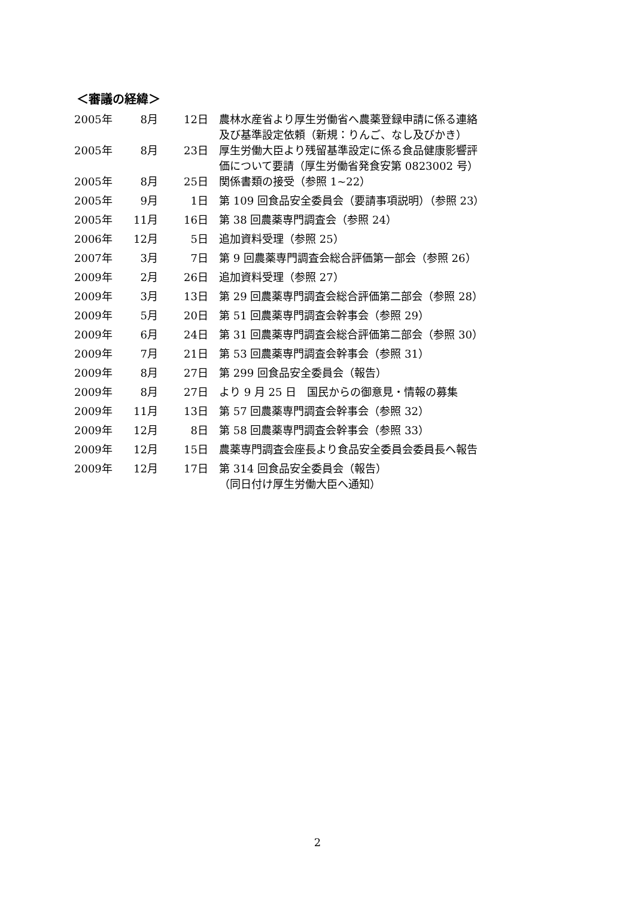＜審議の経緯＞
| 2005年 | 8月 | 12日 | 農林水産省より厚生労働省へ農薬登録申請に係る連絡 及び基準設定依頼（新規：りんご、なし及びかき） |
| 2005年 | 8月 | 23日 | 厚生労働大臣より残留基準設定に係る食品健康影響評 価について要請（厚生労働省発食安第 0823002 号） |
| 2005年 | 8月 | 25日 | 関係書類の接受（参照 1~22） |
| 2005年 | 9月 | 1日 | 第 109 回食品安全委員会（要請事項説明）（参照 23） |
| 2005年 | 11月 | 16日 | 第 38 回農薬専門調査会（参照 24） |
| 2006年 | 12月 | 5日 | 追加資料受理（参照 25） |
| 2007年 | 3月 | 7日 | 第 9 回農薬専門調査会総合評価第一部会（参照 26） |
| 2009年 | 2月 | 26日 | 追加資料受理（参照 27） |
| 2009年 | 3月 | 13日 | 第 29 回農薬専門調査会総合評価第二部会（参照 28） |
| 2009年 | 5月 | 20日 | 第 51 回農薬専門調査会幹事会（参照 29） |
| 2009年 | 6月 | 24日 | 第 31 回農薬専門調査会総合評価第二部会（参照 30） |
| 2009年 | 7月 | 21日 | 第 53 回農薬専門調査会幹事会（参照 31） |
| 2009年 | 8月 | 27日 | 第 299 回食品安全委員会（報告） |
| 2009年 | 8月 | 27日 | より 9 月 25 日 国民からの御意見・情報の募集 |
| 2009年 | 11月 | 13日 | 第 57 回農薬専門調査会幹事会（参照 32） |
| 2009年 | 12月 | 8日 | 第 58 回農薬専門調査会幹事会（参照 33） |
| 2009年 | 12月 | 15日 | 農薬専門調査会座長より食品安全委員会委員長へ報告 |
| 2009年 | 12月 | 17日 | 第 314 回食品安全委員会（報告） （同日付け厚生労働大臣へ通知） |
2